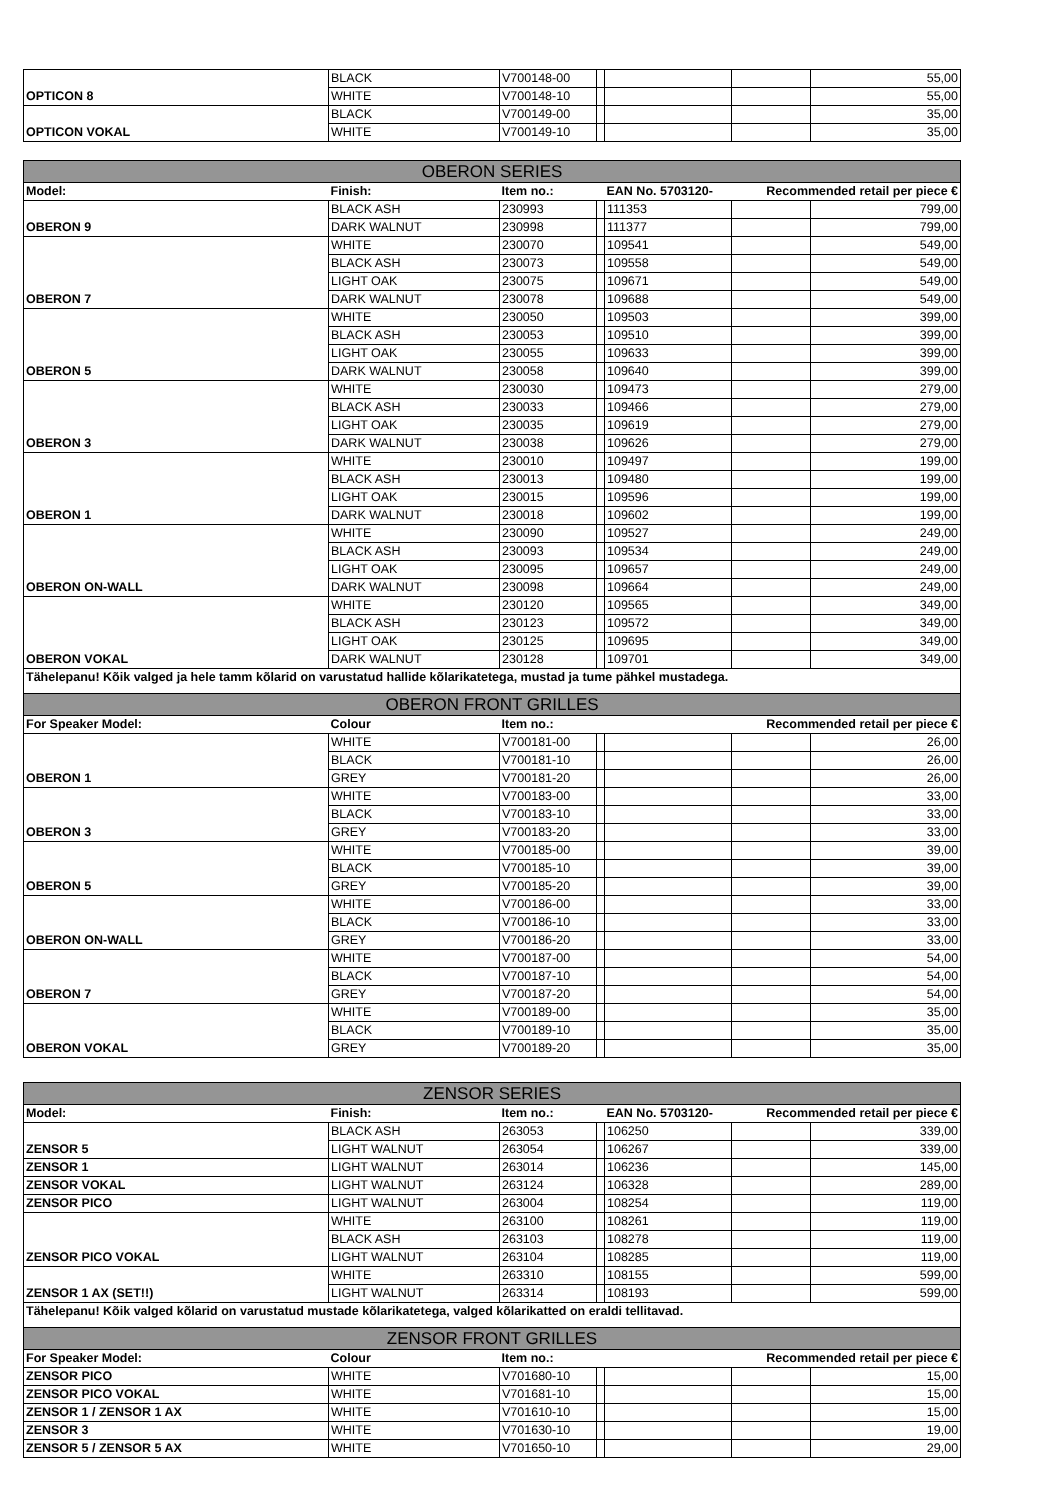| OPTICON 8 | BLACK | V700148-00 | | | | 55,00 |
| | WHITE | V700148-10 | | | | 55,00 |
| OPTICON VOKAL | BLACK | V700149-00 | | | | 35,00 |
| | WHITE | V700149-10 | | | | 35,00 |
| OBERON SERIES | | | | | | |
| Model: | Finish: | Item no.: | | EAN No. 5703120- | Recommended retail per piece € | |
| OBERON 9 | BLACK ASH | 230993 | | 111353 | | 799,00 |
| | DARK WALNUT | 230998 | | 111377 | | 799,00 |
| OBERON 7 | WHITE | 230070 | | 109541 | | 549,00 |
| | BLACK ASH | 230073 | | 109558 | | 549,00 |
| | LIGHT OAK | 230075 | | 109671 | | 549,00 |
| | DARK WALNUT | 230078 | | 109688 | | 549,00 |
| OBERON 5 | WHITE | 230050 | | 109503 | | 399,00 |
| | BLACK ASH | 230053 | | 109510 | | 399,00 |
| | LIGHT OAK | 230055 | | 109633 | | 399,00 |
| | DARK WALNUT | 230058 | | 109640 | | 399,00 |
| OBERON 3 | WHITE | 230030 | | 109473 | | 279,00 |
| | BLACK ASH | 230033 | | 109466 | | 279,00 |
| | LIGHT OAK | 230035 | | 109619 | | 279,00 |
| | DARK WALNUT | 230038 | | 109626 | | 279,00 |
| OBERON 1 | WHITE | 230010 | | 109497 | | 199,00 |
| | BLACK ASH | 230013 | | 109480 | | 199,00 |
| | LIGHT OAK | 230015 | | 109596 | | 199,00 |
| | DARK WALNUT | 230018 | | 109602 | | 199,00 |
| OBERON ON-WALL | WHITE | 230090 | | 109527 | | 249,00 |
| | BLACK ASH | 230093 | | 109534 | | 249,00 |
| | LIGHT OAK | 230095 | | 109657 | | 249,00 |
| | DARK WALNUT | 230098 | | 109664 | | 249,00 |
| OBERON VOKAL | WHITE | 230120 | | 109565 | | 349,00 |
| | BLACK ASH | 230123 | | 109572 | | 349,00 |
| | LIGHT OAK | 230125 | | 109695 | | 349,00 |
| | DARK WALNUT | 230128 | | 109701 | | 349,00 |
| Tähelepanu! Kõik valged ja hele tamm kõlarid on varustatud hallide kõlarikatetega, mustad ja tume pähkel mustadega. | | | | | | |
| OBERON FRONT GRILLES | | | | | | |
| For Speaker Model: | Colour | Item no.: | | | Recommended retail per piece € | |
| OBERON 1 | WHITE | V700181-00 | | | | 26,00 |
| | BLACK | V700181-10 | | | | 26,00 |
| | GREY | V700181-20 | | | | 26,00 |
| OBERON 3 | WHITE | V700183-00 | | | | 33,00 |
| | BLACK | V700183-10 | | | | 33,00 |
| | GREY | V700183-20 | | | | 33,00 |
| OBERON 5 | WHITE | V700185-00 | | | | 39,00 |
| | BLACK | V700185-10 | | | | 39,00 |
| | GREY | V700185-20 | | | | 39,00 |
| OBERON ON-WALL | WHITE | V700186-00 | | | | 33,00 |
| | BLACK | V700186-10 | | | | 33,00 |
| | GREY | V700186-20 | | | | 33,00 |
| OBERON 7 | WHITE | V700187-00 | | | | 54,00 |
| | BLACK | V700187-10 | | | | 54,00 |
| | GREY | V700187-20 | | | | 54,00 |
| OBERON VOKAL | WHITE | V700189-00 | | | | 35,00 |
| | BLACK | V700189-10 | | | | 35,00 |
| | GREY | V700189-20 | | | | 35,00 |
| ZENSOR SERIES | | | | | | |
| Model: | Finish: | Item no.: | | EAN No. 5703120- | Recommended retail per piece € | |
| ZENSOR 5 | BLACK ASH | 263053 | | 106250 | | 339,00 |
| | LIGHT WALNUT | 263054 | | 106267 | | 339,00 |
| ZENSOR 1 | LIGHT WALNUT | 263014 | | 106236 | | 145,00 |
| ZENSOR VOKAL | LIGHT WALNUT | 263124 | | 106328 | | 289,00 |
| ZENSOR PICO | LIGHT WALNUT | 263004 | | 108254 | | 119,00 |
| ZENSOR PICO VOKAL | WHITE | 263100 | | 108261 | | 119,00 |
| | BLACK ASH | 263103 | | 108278 | | 119,00 |
| | LIGHT WALNUT | 263104 | | 108285 | | 119,00 |
| ZENSOR 1 AX (SET!!) | WHITE | 263310 | | 108155 | | 599,00 |
| | LIGHT WALNUT | 263314 | | 108193 | | 599,00 |
| Tähelepanu! Kõik valged kõlarid on varustatud mustade kõlarikatetega, valged kõlarikatted on eraldi tellitavad. | | | | | | |
| ZENSOR FRONT GRILLES | | | | | | |
| For Speaker Model: | Colour | Item no.: | | | Recommended retail per piece € | |
| ZENSOR PICO | WHITE | V701680-10 | | | | 15,00 |
| ZENSOR PICO VOKAL | WHITE | V701681-10 | | | | 15,00 |
| ZENSOR 1 / ZENSOR 1 AX | WHITE | V701610-10 | | | | 15,00 |
| ZENSOR 3 | WHITE | V701630-10 | | | | 19,00 |
| ZENSOR 5 / ZENSOR 5 AX | WHITE | V701650-10 | | | | 29,00 |